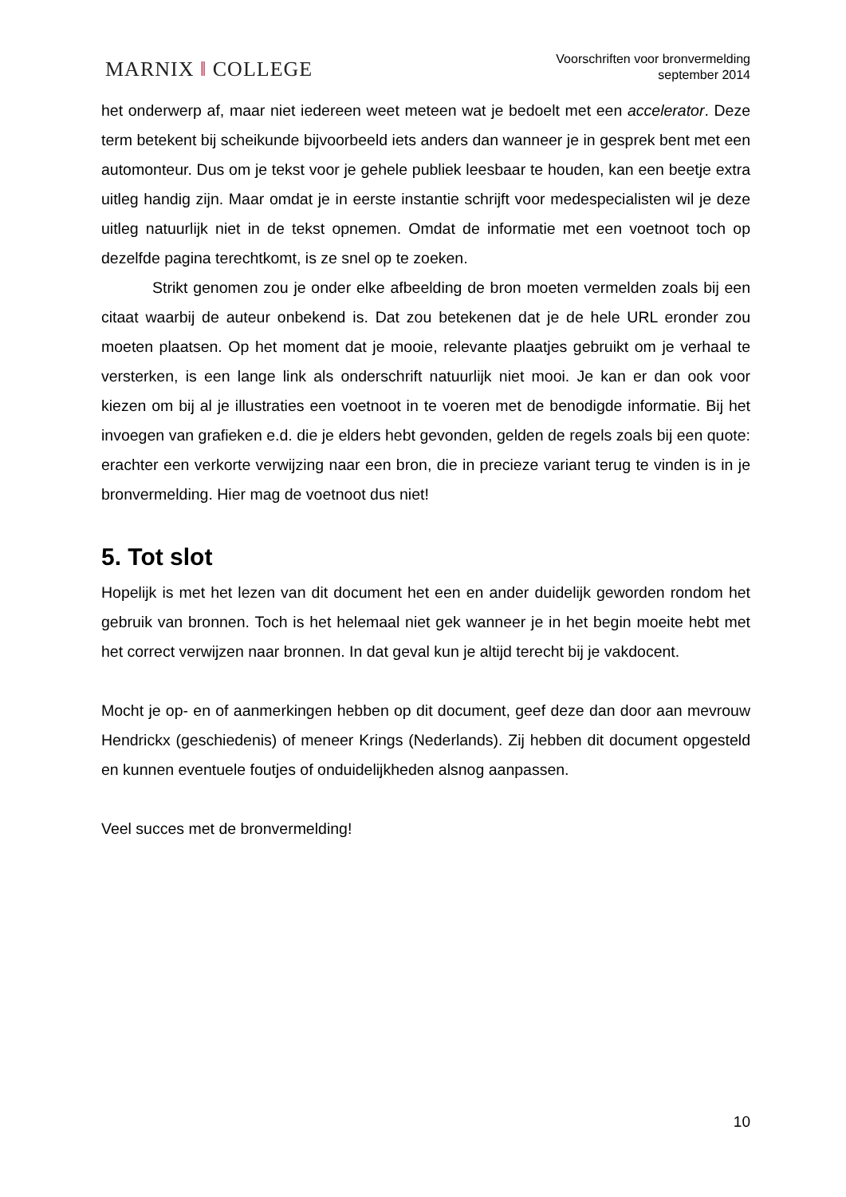MARNIX ‖ COLLEGE
Voorschriften voor bronvermelding
september 2014
het onderwerp af, maar niet iedereen weet meteen wat je bedoelt met een accelerator. Deze term betekent bij scheikunde bijvoorbeeld iets anders dan wanneer je in gesprek bent met een automonteur. Dus om je tekst voor je gehele publiek leesbaar te houden, kan een beetje extra uitleg handig zijn. Maar omdat je in eerste instantie schrijft voor medespecialisten wil je deze uitleg natuurlijk niet in de tekst opnemen. Omdat de informatie met een voetnoot toch op dezelfde pagina terechtkomt, is ze snel op te zoeken.
Strikt genomen zou je onder elke afbeelding de bron moeten vermelden zoals bij een citaat waarbij de auteur onbekend is. Dat zou betekenen dat je de hele URL eronder zou moeten plaatsen. Op het moment dat je mooie, relevante plaatjes gebruikt om je verhaal te versterken, is een lange link als onderschrift natuurlijk niet mooi. Je kan er dan ook voor kiezen om bij al je illustraties een voetnoot in te voeren met de benodigde informatie. Bij het invoegen van grafieken e.d. die je elders hebt gevonden, gelden de regels zoals bij een quote: erachter een verkorte verwijzing naar een bron, die in precieze variant terug te vinden is in je bronvermelding. Hier mag de voetnoot dus niet!
5. Tot slot
Hopelijk is met het lezen van dit document het een en ander duidelijk geworden rondom het gebruik van bronnen. Toch is het helemaal niet gek wanneer je in het begin moeite hebt met het correct verwijzen naar bronnen. In dat geval kun je altijd terecht bij je vakdocent.
Mocht je op- en of aanmerkingen hebben op dit document, geef deze dan door aan mevrouw Hendrickx (geschiedenis) of meneer Krings (Nederlands). Zij hebben dit document opgesteld en kunnen eventuele foutjes of onduidelijkheden alsnog aanpassen.
Veel succes met de bronvermelding!
10